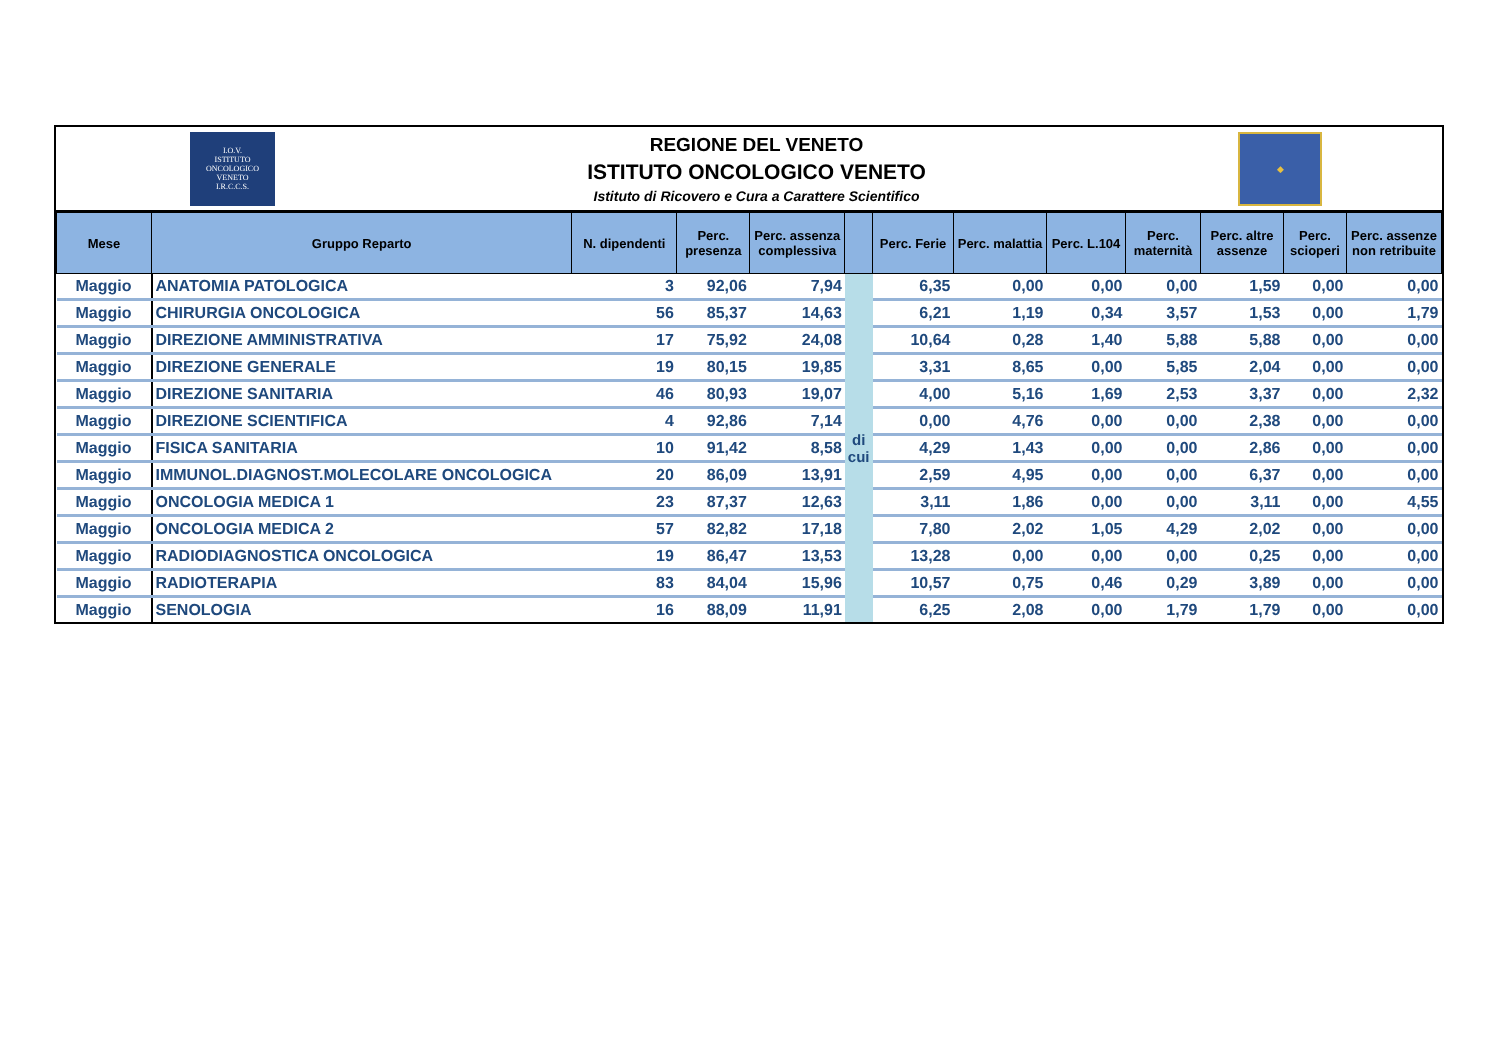I.O.V.
ISTITUTO
ONCOLOGICO
VENETO
I.R.C.C.S.
REGIONE DEL VENETO
ISTITUTO ONCOLOGICO VENETO
Istituto di Ricovero e Cura a Carattere Scientifico
◆
| Mese | Gruppo Reparto | N. dipendenti | Perc. presenza | Perc. assenza complessiva | | Perc. Ferie | Perc. malattia | Perc. L.104 | Perc. maternità | Perc. altre assenze | Perc. scioperi | Perc. assenze non retribuite |
| --- | --- | --- | --- | --- | --- | --- | --- | --- | --- | --- | --- | --- |
| Maggio | ANATOMIA PATOLOGICA | 3 | 92,06 | 7,94 | di cui | 6,35 | 0,00 | 0,00 | 0,00 | 1,59 | 0,00 | 0,00 |
| Maggio | CHIRURGIA ONCOLOGICA | 56 | 85,37 | 14,63 | | 6,21 | 1,19 | 0,34 | 3,57 | 1,53 | 0,00 | 1,79 |
| Maggio | DIREZIONE AMMINISTRATIVA | 17 | 75,92 | 24,08 | | 10,64 | 0,28 | 1,40 | 5,88 | 5,88 | 0,00 | 0,00 |
| Maggio | DIREZIONE GENERALE | 19 | 80,15 | 19,85 | | 3,31 | 8,65 | 0,00 | 5,85 | 2,04 | 0,00 | 0,00 |
| Maggio | DIREZIONE SANITARIA | 46 | 80,93 | 19,07 | | 4,00 | 5,16 | 1,69 | 2,53 | 3,37 | 0,00 | 2,32 |
| Maggio | DIREZIONE SCIENTIFICA | 4 | 92,86 | 7,14 | | 0,00 | 4,76 | 0,00 | 0,00 | 2,38 | 0,00 | 0,00 |
| Maggio | FISICA SANITARIA | 10 | 91,42 | 8,58 | | 4,29 | 1,43 | 0,00 | 0,00 | 2,86 | 0,00 | 0,00 |
| Maggio | IMMUNOL.DIAGNOST.MOLECOLARE ONCOLOGICA | 20 | 86,09 | 13,91 | | 2,59 | 4,95 | 0,00 | 0,00 | 6,37 | 0,00 | 0,00 |
| Maggio | ONCOLOGIA MEDICA 1 | 23 | 87,37 | 12,63 | | 3,11 | 1,86 | 0,00 | 0,00 | 3,11 | 0,00 | 4,55 |
| Maggio | ONCOLOGIA MEDICA 2 | 57 | 82,82 | 17,18 | | 7,80 | 2,02 | 1,05 | 4,29 | 2,02 | 0,00 | 0,00 |
| Maggio | RADIODIAGNOSTICA ONCOLOGICA | 19 | 86,47 | 13,53 | | 13,28 | 0,00 | 0,00 | 0,00 | 0,25 | 0,00 | 0,00 |
| Maggio | RADIOTERAPIA | 83 | 84,04 | 15,96 | | 10,57 | 0,75 | 0,46 | 0,29 | 3,89 | 0,00 | 0,00 |
| Maggio | SENOLOGIA | 16 | 88,09 | 11,91 | | 6,25 | 2,08 | 0,00 | 1,79 | 1,79 | 0,00 | 0,00 |